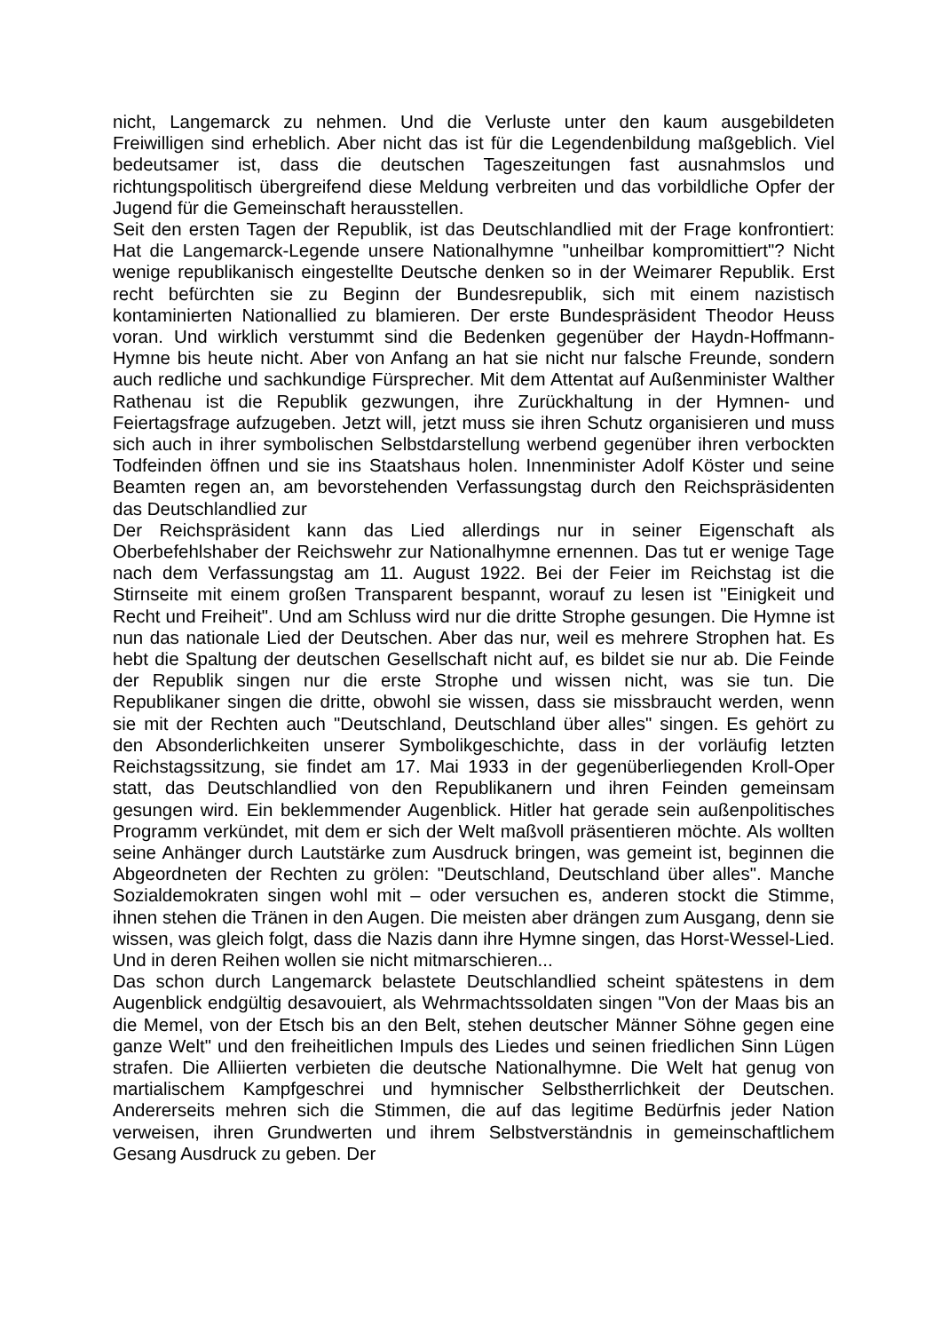nicht, Langemarck zu nehmen. Und die Verluste unter den kaum ausgebildeten Freiwilligen sind erheblich. Aber nicht das ist für die Legendenbildung maßgeblich. Viel bedeutsamer ist, dass die deutschen Tageszeitungen fast ausnahmslos und richtungspolitisch übergreifend diese Meldung verbreiten und das vorbildliche Opfer der Jugend für die Gemeinschaft herausstellen.
Seit den ersten Tagen der Republik, ist das Deutschlandlied mit der Frage konfrontiert: Hat die Langemarck-Legende unsere Nationalhymne "unheilbar kompromittiert"? Nicht wenige republikanisch eingestellte Deutsche denken so in der Weimarer Republik. Erst recht befürchten sie zu Beginn der Bundesrepublik, sich mit einem nazistisch kontaminierten Nationallied zu blamieren. Der erste Bundespräsident Theodor Heuss voran. Und wirklich verstummt sind die Bedenken gegenüber der Haydn-Hoffmann-Hymne bis heute nicht. Aber von Anfang an hat sie nicht nur falsche Freunde, sondern auch redliche und sachkundige Fürsprecher. Mit dem Attentat auf Außenminister Walther Rathenau ist die Republik gezwungen, ihre Zurückhaltung in der Hymnen- und Feiertagsfrage aufzugeben. Jetzt will, jetzt muss sie ihren Schutz organisieren und muss sich auch in ihrer symbolischen Selbstdarstellung werbend gegenüber ihren verbockten Todfeinden öffnen und sie ins Staatshaus holen. Innenminister Adolf Köster und seine Beamten regen an, am bevorstehenden Verfassungstag durch den Reichspräsidenten das Deutschlandlied zur
Der Reichspräsident kann das Lied allerdings nur in seiner Eigenschaft als Oberbefehlshaber der Reichswehr zur Nationalhymne ernennen. Das tut er wenige Tage nach dem Verfassungstag am 11. August 1922. Bei der Feier im Reichstag ist die Stirnseite mit einem großen Transparent bespannt, worauf zu lesen ist "Einigkeit und Recht und Freiheit". Und am Schluss wird nur die dritte Strophe gesungen. Die Hymne ist nun das nationale Lied der Deutschen. Aber das nur, weil es mehrere Strophen hat. Es hebt die Spaltung der deutschen Gesellschaft nicht auf, es bildet sie nur ab. Die Feinde der Republik singen nur die erste Strophe und wissen nicht, was sie tun. Die Republikaner singen die dritte, obwohl sie wissen, dass sie missbraucht werden, wenn sie mit der Rechten auch "Deutschland, Deutschland über alles" singen. Es gehört zu den Absonderlichkeiten unserer Symbolikgeschichte, dass in der vorläufig letzten Reichstagssitzung, sie findet am 17. Mai 1933 in der gegenüberliegenden Kroll-Oper statt, das Deutschlandlied von den Republikanern und ihren Feinden gemeinsam gesungen wird. Ein beklemmender Augenblick. Hitler hat gerade sein außenpolitisches Programm verkündet, mit dem er sich der Welt maßvoll präsentieren möchte. Als wollten seine Anhänger durch Lautstärke zum Ausdruck bringen, was gemeint ist, beginnen die Abgeordneten der Rechten zu grölen: "Deutschland, Deutschland über alles". Manche Sozialdemokraten singen wohl mit – oder versuchen es, anderen stockt die Stimme, ihnen stehen die Tränen in den Augen. Die meisten aber drängen zum Ausgang, denn sie wissen, was gleich folgt, dass die Nazis dann ihre Hymne singen, das Horst-Wessel-Lied. Und in deren Reihen wollen sie nicht mitmarschieren...
Das schon durch Langemarck belastete Deutschlandlied scheint spätestens in dem Augenblick endgültig desavouiert, als Wehrmachtssoldaten singen "Von der Maas bis an die Memel, von der Etsch bis an den Belt, stehen deutscher Männer Söhne gegen eine ganze Welt" und den freiheitlichen Impuls des Liedes und seinen friedlichen Sinn Lügen strafen. Die Alliierten verbieten die deutsche Nationalhymne. Die Welt hat genug von martialischem Kampfgeschrei und hymnischer Selbstherrlichkeit der Deutschen. Andererseits mehren sich die Stimmen, die auf das legitime Bedürfnis jeder Nation verweisen, ihren Grundwerten und ihrem Selbstverständnis in gemeinschaftlichem Gesang Ausdruck zu geben. Der